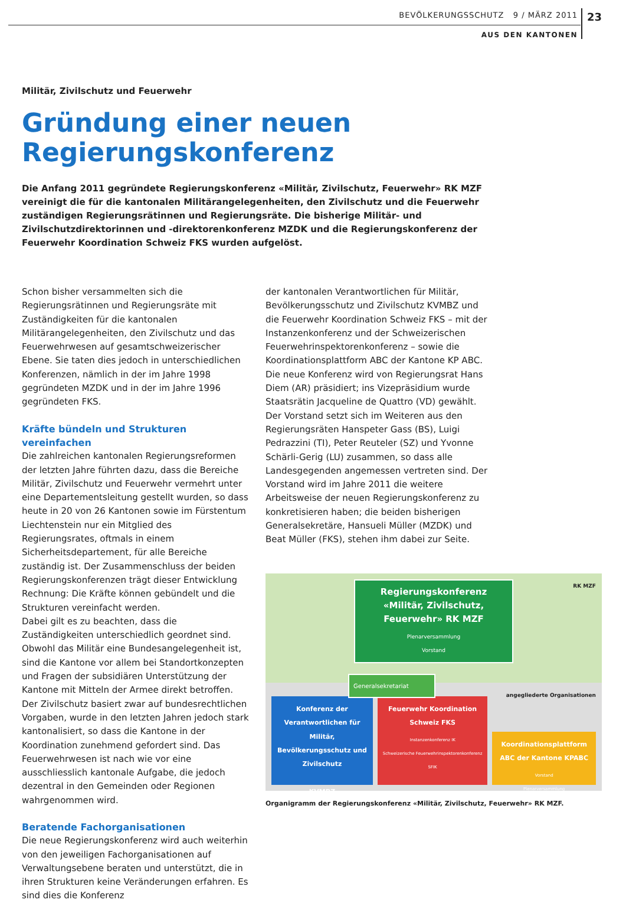BEVÖLKERUNGSSCHUTZ 9 / MÄRZ 2011 23
AUS DEN KANTONEN
Militär, Zivilschutz und Feuerwehr
Gründung einer neuen
Regierungskonferenz
Die Anfang 2011 gegründete Regierungskonferenz «Militär, Zivilschutz, Feuerwehr» RK MZF vereinigt die für die kantonalen Militärangelegenheiten, den Zivilschutz und die Feuerwehr zuständigen Regierungsrätinnen und Regierungsräte. Die bisherige Militär- und Zivilschutzdirektorinnen und -direktorenkonferenz MZDK und die Regierungskonferenz der Feuerwehr Koordination Schweiz FKS wurden aufgelöst.
Schon bisher versammelten sich die Regierungsrätinnen und Regierungsräte mit Zuständigkeiten für die kantonalen Militärangelegenheiten, den Zivilschutz und das Feuerwehrwesen auf gesamtschweizerischer Ebene. Sie taten dies jedoch in unterschiedlichen Konferenzen, nämlich in der im Jahre 1998 gegründeten MZDK und in der im Jahre 1996 gegründeten FKS.
Kräfte bündeln und Strukturen vereinfachen
Die zahlreichen kantonalen Regierungsreformen der letzten Jahre führten dazu, dass die Bereiche Militär, Zivilschutz und Feuerwehr vermehrt unter eine Departementsleitung gestellt wurden, so dass heute in 20 von 26 Kantonen sowie im Fürstentum Liechtenstein nur ein Mitglied des Regierungsrates, oftmals in einem Sicherheitsdepartement, für alle Bereiche zuständig ist. Der Zusammenschluss der beiden Regierungskonferenzen trägt dieser Entwicklung Rechnung: Die Kräfte können gebündelt und die Strukturen vereinfacht werden.
Dabei gilt es zu beachten, dass die Zuständigkeiten unterschiedlich geordnet sind. Obwohl das Militär eine Bundesangelegenheit ist, sind die Kantone vor allem bei Standortkonzepten und Fragen der subsidiären Unterstützung der Kantone mit Mitteln der Armee direkt betroffen. Der Zivilschutz basiert zwar auf bundesrechtlichen Vorgaben, wurde in den letzten Jahren jedoch stark kantonalisiert, so dass die Kantone in der Koordination zunehmend gefordert sind. Das Feuerwehrwesen ist nach wie vor eine ausschliesslich kantonale Aufgabe, die jedoch dezentral in den Gemeinden oder Regionen wahrgenommen wird.
Beratende Fachorganisationen
Die neue Regierungskonferenz wird auch weiterhin von den jeweiligen Fachorganisationen auf Verwaltungsebene beraten und unterstützt, die in ihren Strukturen keine Veränderungen erfahren. Es sind dies die Konferenz
der kantonalen Verantwortlichen für Militär, Bevölkerungsschutz und Zivilschutz KVMBZ und die Feuerwehr Koordination Schweiz FKS – mit der Instanzenkonferenz und der Schweizerischen Feuerwehrinspektorenkonferenz – sowie die Koordinationsplattform ABC der Kantone KP ABC.
Die neue Konferenz wird von Regierungsrat Hans Diem (AR) präsidiert; ins Vizepräsidium wurde Staatsrätin Jacqueline de Quattro (VD) gewählt. Der Vorstand setzt sich im Weiteren aus den Regierungsräten Hanspeter Gass (BS), Luigi Pedrazzini (TI), Peter Reuteler (SZ) und Yvonne Schärli-Gerig (LU) zusammen, so dass alle Landesgegenden angemessen vertreten sind. Der Vorstand wird im Jahre 2011 die weitere Arbeitsweise der neuen Regierungskonferenz zu konkretisieren haben; die beiden bisherigen Generalsekretäre, Hansueli Müller (MZDK) und Beat Müller (FKS), stehen ihm dabei zur Seite.
RK MZF
Regierungskonferenz «Militär, Zivilschutz, Feuerwehr» RK MZF
Plenarversammlung
Vorstand
Generalsekretariat
Konferenz der Verantwortlichen für Militär, Bevölkerungsschutz und Zivilschutz
KVMBZ
Feuerwehr Koordination Schweiz FKS
Instanzenkonferenz IK
Schweizerische Feuerwehrinspektorenkonferenz SFIK
angegliederte Organisationen
Koordinationsplattform ABC der Kantone KPABC
Vorstand
Plenarversammlung
Organigramm der Regierungskonferenz «Militär, Zivilschutz, Feuerwehr» RK MZF.